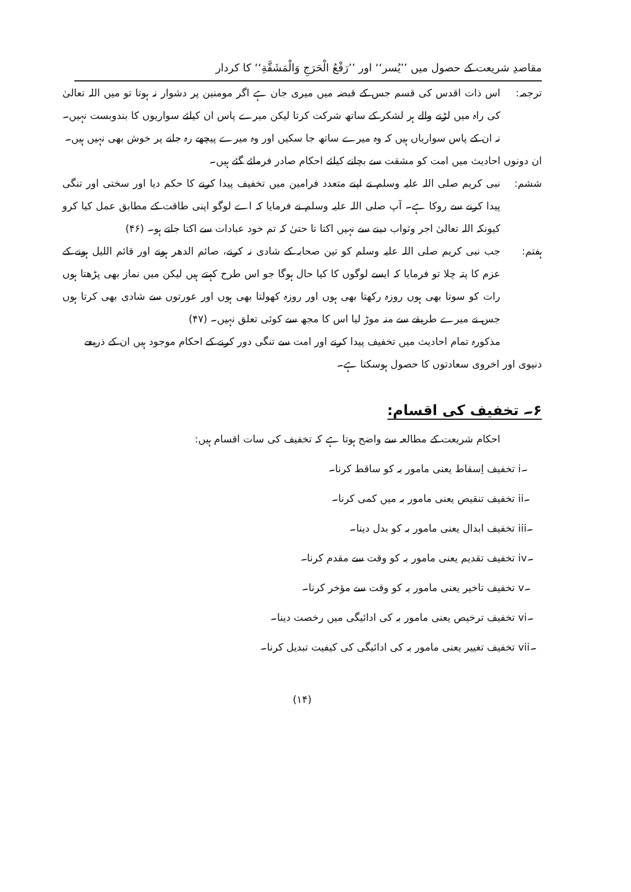مقاصدِ شریعت کے حصول میں ’’یُسر‘‘ اور ’’رَفْعُ الْحَرَجِ وَالْمَشَقَّةِ‘‘ کا کردار
ترجمہ: اس ذات اقدس کی قسم جس کے قبضہ میں میری جان ہے اگر مومنین پر دشوار نہ ہوتا تو میں اللہ تعالیٰ کی راہ میں لڑنے والے ہر لشکر کے ساتھ شرکت کرتا لیکن میرے پاس ان کیلئے سواریوں کا بندوبست نہیں۔ نہ ان کے پاس سواریاں ہیں کہ وہ میرے ساتھ جا سکیں اور وہ میرے پیچھے رہ جانے پر خوش بھی نہیں ہیں۔
ان دونوں احادیث میں امت کو مشقت سے بچانے کیلئے احکام صادر فرمائے گئے ہیں۔
ششم: نبی کریم صلی اللہ علیہ وسلم نے اپنے متعدد فرامین میں تخفیف پیدا کرنے کا حکم دیا اور سختی اور تنگی پیدا کرنے سے روکا ہے۔ آپ صلی اللہ علیہ وسلم نے فرمایا کہ اے لوگو اپنی طاقت کے مطابق عمل کیا کرو کیونکہ اللہ تعالیٰ اجر وثواب دینے سے نہیں اکتا تا حتیٰ کہ تم خود عبادات سے اکتا جاتے ہو۔ (۴۶)
ہفتم: جب نبی کریم صلی اللہ علیہ وسلم کو تین صحابہ کے شادی نہ کرنے، صائم الدھر ہونے اور قائم اللیل ہونے کے عزم کا پتہ چلا تو فرمایا کہ ایسے لوگوں کا کیا حال ہوگا جو اس طرح کہتے ہیں لیکن میں نماز بھی پڑھتا ہوں رات کو سوتا بھی ہوں روزہ رکھتا بھی ہوں اور روزہ کھولتا بھی ہوں اور عورتوں سے شادی بھی کرتا ہوں جس نے میرے طریقے سے منہ موڑ لیا اس کا مجھ سے کوئی تعلق نہیں۔ (۴۷)
مذکورہ تمام احادیث میں تخفیف پیدا کرنے اور امت سے تنگی دور کرنے کے احکام موجود ہیں ان کے ذریعے دنیوی اور اخروی سعادتوں کا حصول ہوسکتا ہے۔
۶۔ تخفیف کی اقسام:
احکام شریعت کے مطالعہ سے واضح ہوتا ہے کہ تخفیف کی سات اقسام ہیں:
i۔ تخفیف اِسقاط یعنی مامور بہ کو ساقط کرنا۔
ii۔ تخفیف تنقیص یعنی مامور بہ میں کمی کرنا۔
iii۔ تخفیف ابدال یعنی مامور بہ کو بدل دینا۔
iv۔ تخفیف تقدیم یعنی مامور بہ کو وقت سے مقدم کرنا۔
v۔ تخفیف تاخیر یعنی مامور بہ کو وقت سے مؤخر کرنا۔
vi۔ تخفیف ترخیص یعنی مامور بہ کی ادائیگی میں رخصت دینا۔
vii۔ تخفیف تغییر یعنی مامور بہ کی ادائیگی کی کیفیت تبدیل کرنا۔
(۱۴)